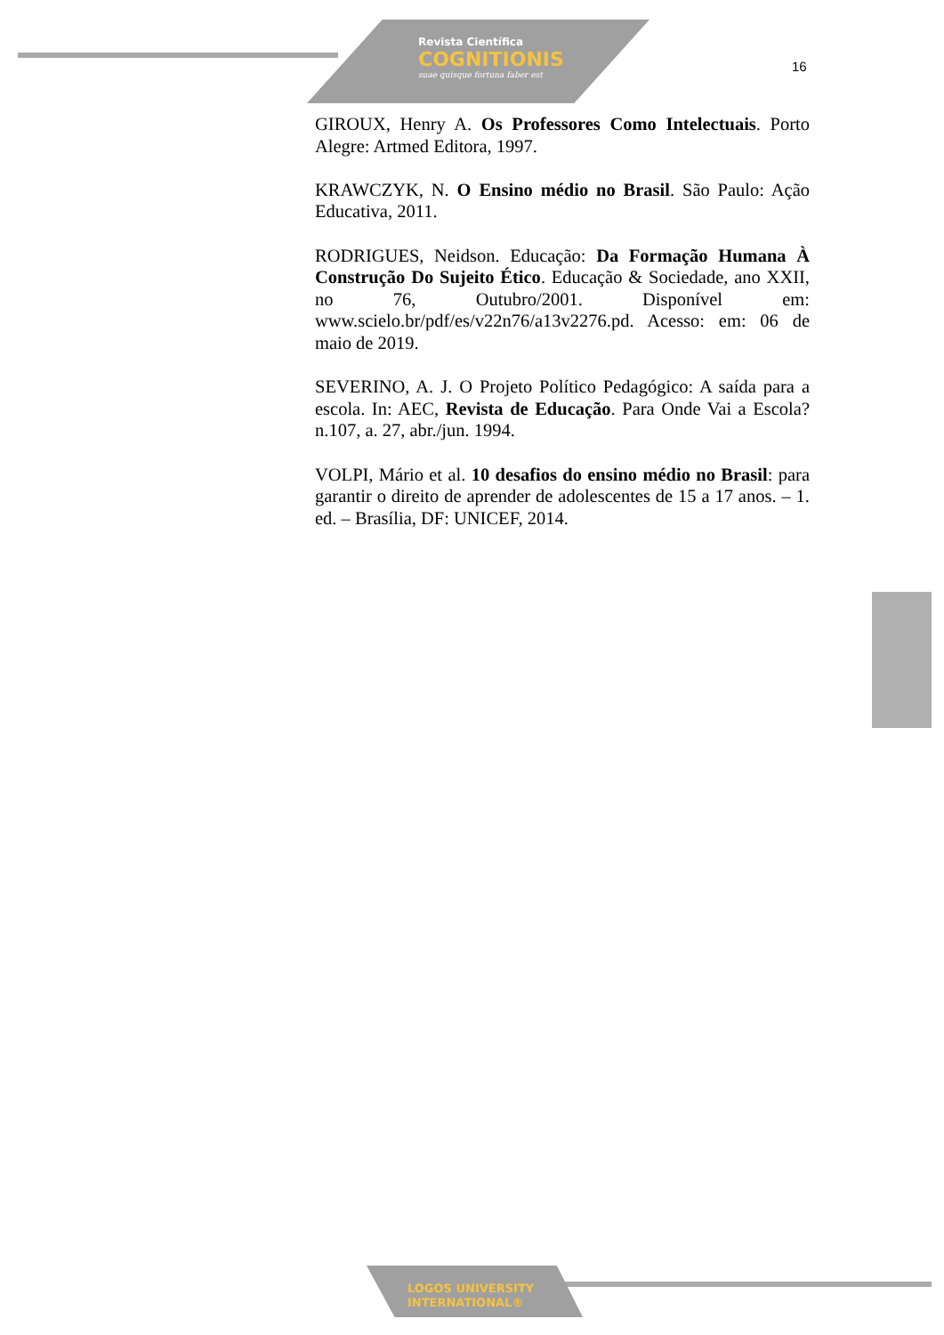Revista Científica
COGNITIONIS
suae quisque fortuna faber est
16
GIROUX, Henry A. Os Professores Como Intelectuais. Porto Alegre: Artmed Editora, 1997.
KRAWCZYK, N. O Ensino médio no Brasil. São Paulo: Ação Educativa, 2011.
RODRIGUES, Neidson. Educação: Da Formação Humana À Construção Do Sujeito Ético. Educação & Sociedade, ano XXII, no 76, Outubro/2001. Disponível em: www.scielo.br/pdf/es/v22n76/a13v2276.pd. Acesso: em: 06 de maio de 2019.
SEVERINO, A. J. O Projeto Político Pedagógico: A saída para a escola. In: AEC, Revista de Educação. Para Onde Vai a Escola? n.107, a. 27, abr./jun. 1994.
VOLPI, Mário et al. 10 desafios do ensino médio no Brasil: para garantir o direito de aprender de adolescentes de 15 a 17 anos. – 1. ed. – Brasília, DF: UNICEF, 2014.
LOGOS UNIVERSITY
INTERNATIONAL®